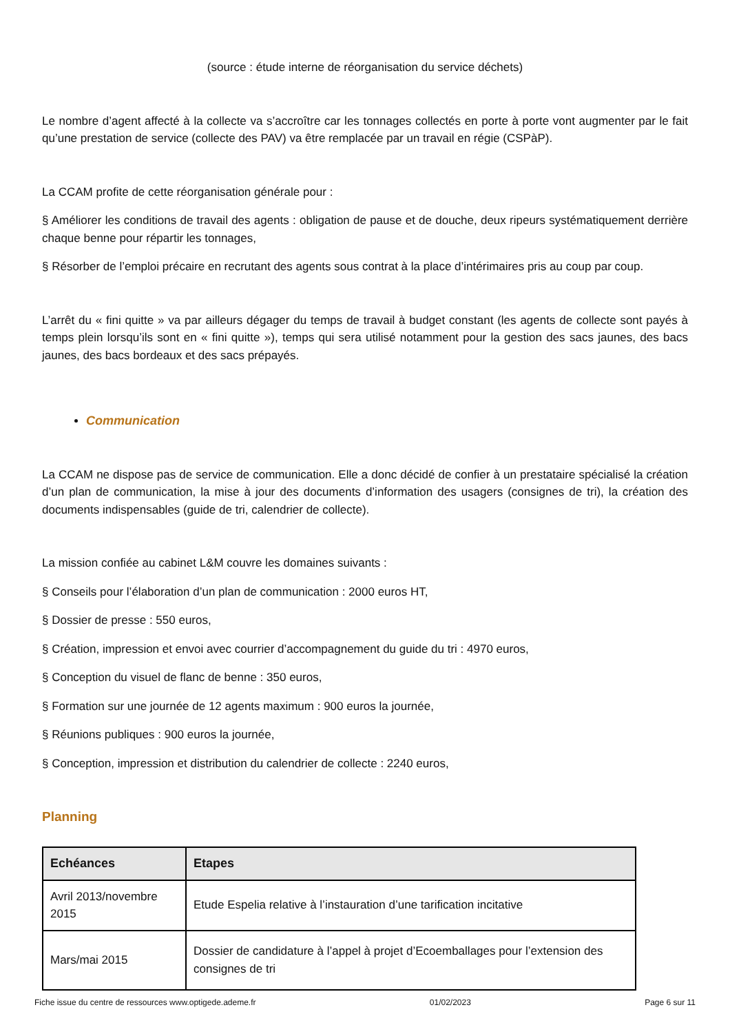(source : étude interne de réorganisation du service déchets)
Le nombre d’agent affecté à la collecte va s’accroître car les tonnages collectés en porte à porte vont augmenter par le fait qu’une prestation de service (collecte des PAV) va être remplacée par un travail en régie (CSPàP).
La CCAM profite de cette réorganisation générale pour :
§ Améliorer les conditions de travail des agents : obligation de pause et de douche, deux ripeurs systématiquement derrière chaque benne pour répartir les tonnages,
§ Résorber de l’emploi précaire en recrutant des agents sous contrat à la place d’intérimaires pris au coup par coup.
L’arrêt du « fini quitte » va par ailleurs dégager du temps de travail à budget constant (les agents de collecte sont payés à temps plein lorsqu’ils sont en « fini quitte »), temps qui sera utilisé notamment pour la gestion des sacs jaunes, des bacs jaunes, des bacs bordeaux et des sacs prépayés.
Communication
La CCAM ne dispose pas de service de communication. Elle a donc décidé de confier à un prestataire spécialisé la création d’un plan de communication, la mise à jour des documents d’information des usagers (consignes de tri), la création des documents indispensables (guide de tri, calendrier de collecte).
La mission confiée au cabinet L&M couvre les domaines suivants :
§ Conseils pour l’élaboration d’un plan de communication : 2000 euros HT,
§ Dossier de presse : 550 euros,
§ Création, impression et envoi avec courrier d’accompagnement du guide du tri : 4970 euros,
§ Conception du visuel de flanc de benne : 350 euros,
§ Formation sur une journée de 12 agents maximum : 900 euros la journée,
§ Réunions publiques : 900 euros la journée,
§ Conception, impression et distribution du calendrier de collecte : 2240 euros,
Planning
| Echéances | Etapes |
| --- | --- |
| Avril 2013/novembre 2015 | Etude Espelia relative à l’instauration d’une tarification incitative |
| Mars/mai 2015 | Dossier de candidature à l’appel à projet d’Ecoemballages pour l’extension des consignes de tri |
Fiche issue du centre de ressources www.optigede.ademe.fr 01/02/2023 Page 6 sur 11